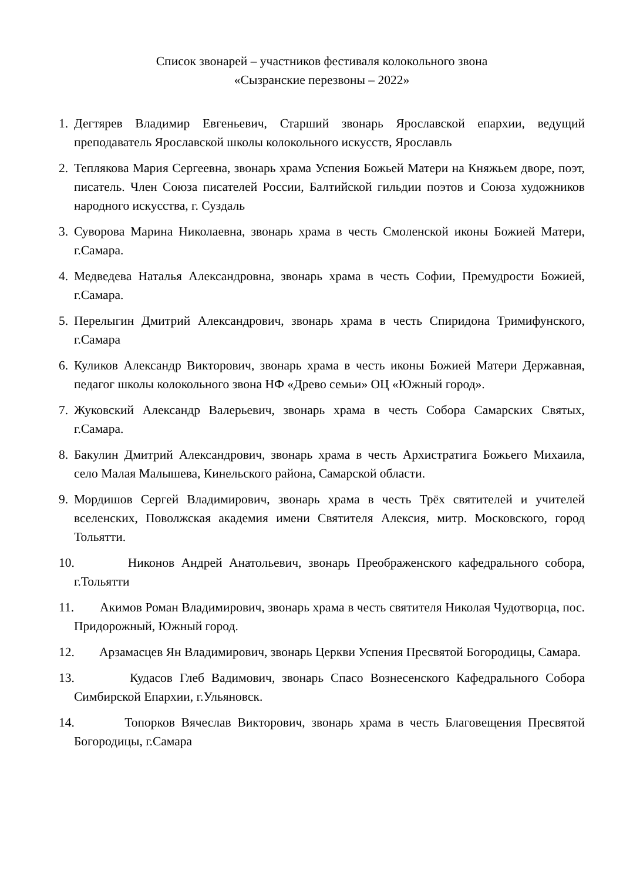Список звонарей – участников фестиваля колокольного звона
«Сызранские перезвоны – 2022»
1. Дегтярев Владимир Евгеньевич, Старший звонарь Ярославской епархии, ведущий преподаватель Ярославской школы колокольного искусств, Ярославль
2. Теплякова Мария Сергеевна, звонарь храма Успения Божьей Матери на Княжьем дворе, поэт, писатель. Член Союза писателей России, Балтийской гильдии поэтов и Союза художников народного искусства, г. Суздаль
3. Суворова Марина Николаевна, звонарь храма в честь Смоленской иконы Божией Матери, г.Самара.
4. Медведева Наталья Александровна, звонарь храма в честь Софии, Премудрости Божией, г.Самара.
5. Перелыгин Дмитрий Александрович, звонарь храма в честь Спиридона Тримифунского, г.Самара
6. Куликов Александр Викторович, звонарь храма в честь иконы Божией Матери Державная, педагог школы колокольного звона НФ «Древо семьи» ОЦ «Южный город».
7. Жуковский Александр Валерьевич, звонарь храма в честь Собора Самарских Святых, г.Самара.
8. Бакулин Дмитрий Александрович, звонарь храма в честь Архистратига Божьего Михаила, село Малая Малышева, Кинельского района, Самарской области.
9. Мордишов Сергей Владимирович, звонарь храма в честь Трёх святителей и учителей вселенских, Поволжская академия имени Святителя Алексия, митр. Московского, город Тольятти.
10. Никонов Андрей Анатольевич, звонарь Преображенского кафедрального собора, г.Тольятти
11. Акимов Роман Владимирович, звонарь храма в честь святителя Николая Чудотворца, пос. Придорожный, Южный город.
12. Арзамасцев Ян Владимирович, звонарь Церкви Успения Пресвятой Богородицы, Самара.
13. Кудасов Глеб Вадимович, звонарь Спасо Вознесенского Кафедрального Собора Симбирской Епархии, г.Ульяновск.
14. Топорков Вячеслав Викторович, звонарь храма в честь Благовещения Пресвятой Богородицы, г.Самара